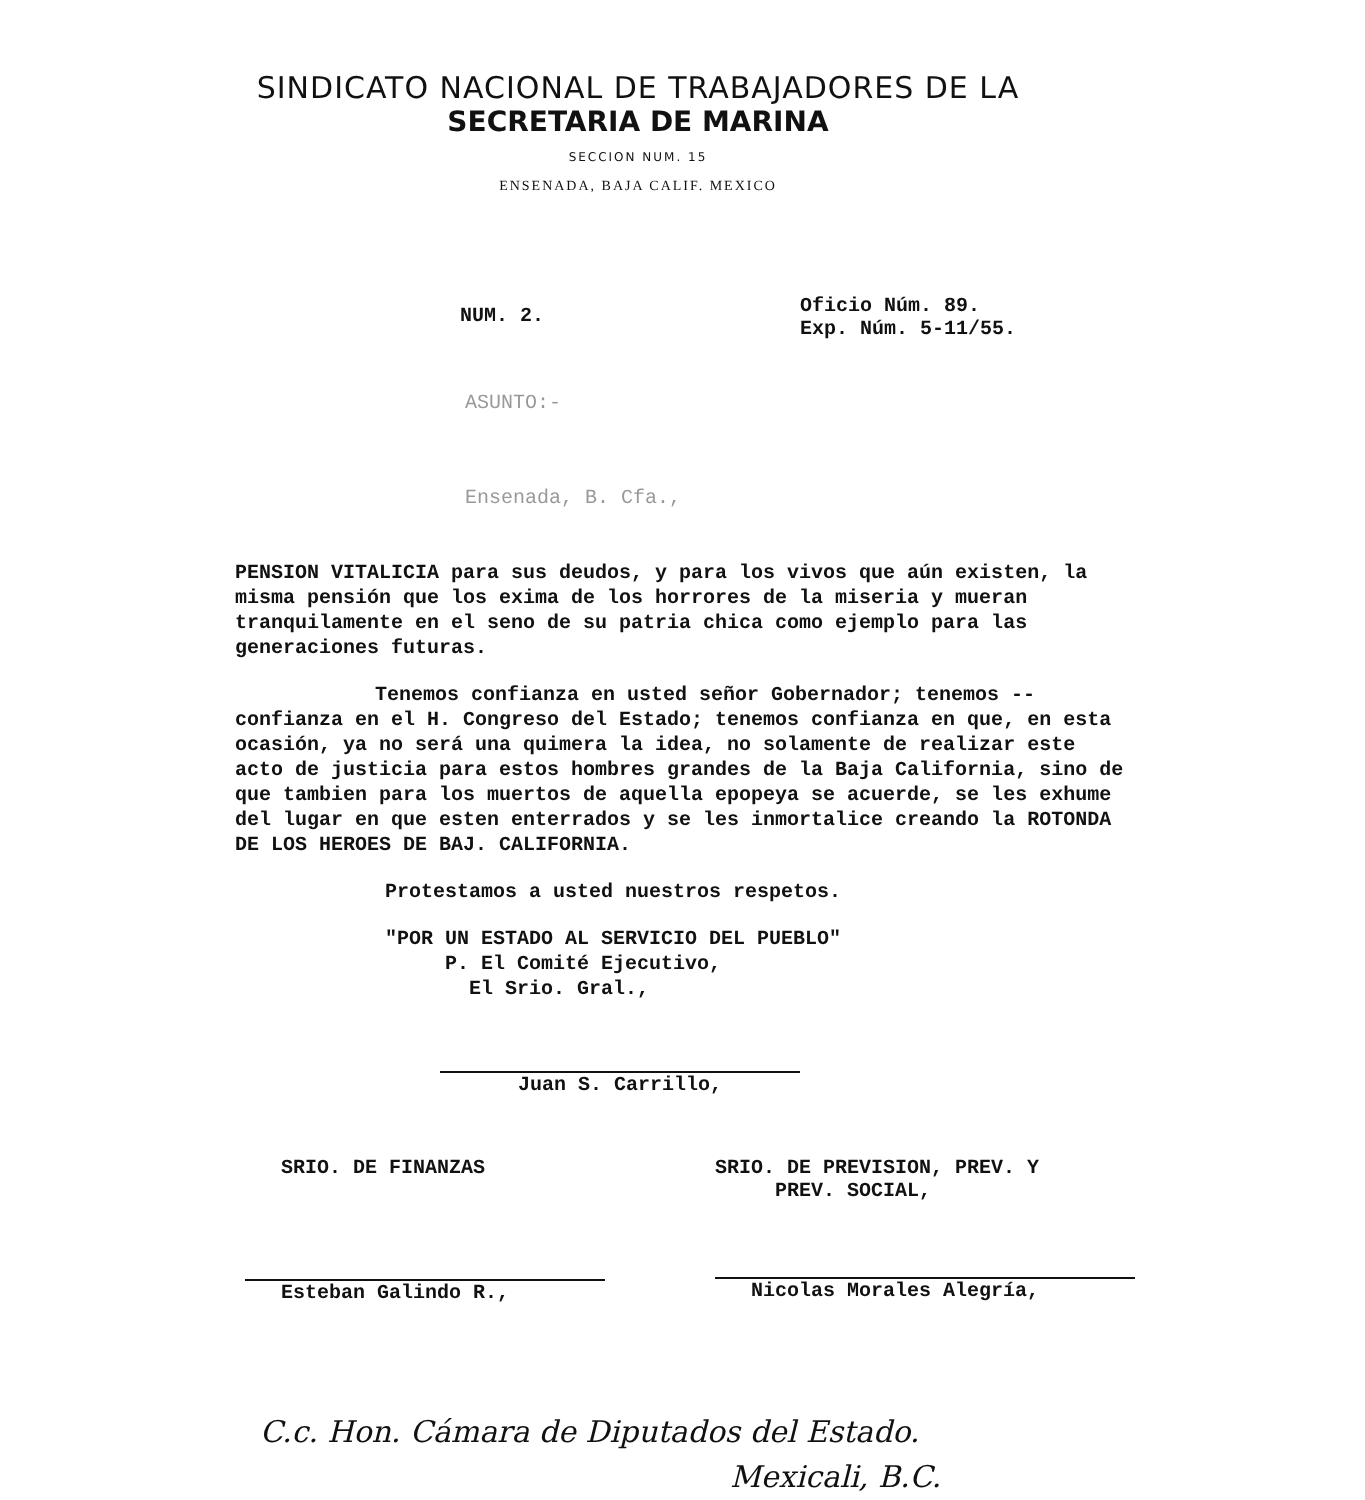SINDICATO NACIONAL DE TRABAJADORES DE LA
SECRETARIA DE MARINA
SECCION NUM. 15
ENSENADA, BAJA CALIF. MEXICO
NUM. 2.
Oficio Núm. 89.
Exp. Núm. 5-11/55.
ASUNTO:-
Ensenada, B. Cfa.,
PENSION VITALICIA para sus deudos, y para los vivos que aún existen, la misma pensión que los exima de los horrores de la miseria y mueran tranquilamente en el seno de su patria chica como ejemplo para las generaciones futuras.
Tenemos confianza en usted señor Gobernador; tenemos -- confianza en el H. Congreso del Estado; tenemos confianza en que, en esta ocasión, ya no será una quimera la idea, no solamente de realizar este acto de justicia para estos hombres grandes de la Baja California, sino de que tambien para los muertos de aquella epopeya se acuerde, se les exhume del lugar en que esten enterrados y se les inmortalice creando la ROTONDA DE LOS HEROES DE BAJ. CALIFORNIA.
Protestamos a usted nuestros respetos.
"POR UN ESTADO AL SERVICIO DEL PUEBLO"
P. El Comité Ejecutivo,
El Srio. Gral.,
Juan S. Carrillo,
SRIO. DE FINANZAS
Esteban Galindo R.,
SRIO. DE PREVISION, PREV. Y
PREV. SOCIAL,
Nicolas Morales Alegría,
C.c. Hon. Cámara de Diputados del Estado.
Mexicali, B.C.